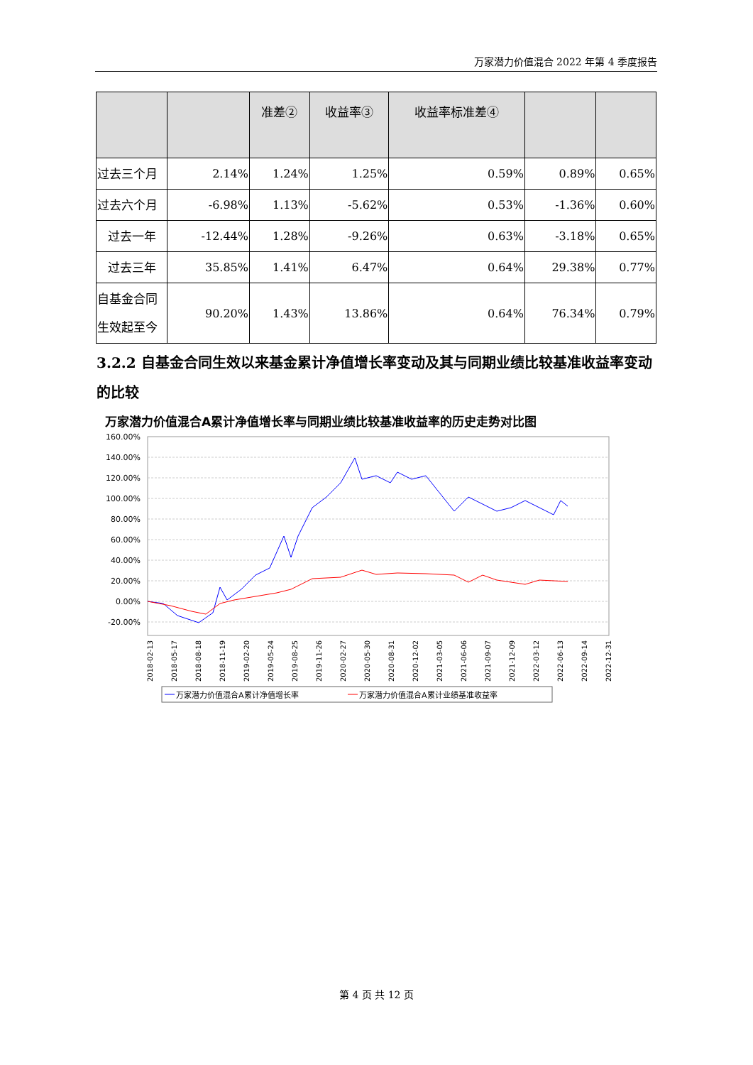万家潜力价值混合 2022 年第 4 季度报告
| | | 准差② | 收益率③ | 收益率标准差④ | | |
| --- | --- | --- | --- | --- | --- | --- |
| 过去三个月 | 2.14% | 1.24% | 1.25% | 0.59% | 0.89% | 0.65% |
| 过去六个月 | -6.98% | 1.13% | -5.62% | 0.53% | -1.36% | 0.60% |
| 过去一年 | -12.44% | 1.28% | -9.26% | 0.63% | -3.18% | 0.65% |
| 过去三年 | 35.85% | 1.41% | 6.47% | 0.64% | 29.38% | 0.77% |
| 自基金合同生效起至今 | 90.20% | 1.43% | 13.86% | 0.64% | 76.34% | 0.79% |
3.2.2 自基金合同生效以来基金累计净值增长率变动及其与同期业绩比较基准收益率变动的比较
万家潜力价值混合A累计净值增长率与同期业绩比较基准收益率的历史走势对比图
160.00%
140.00%
120.00%
100.00%
80.00%
60.00%
40.00%
20.00%
0.00%
-20.00%
2018-02-13
2018-05-17
2018-08-18
2018-11-19
2019-02-20
2019-05-24
2019-08-25
2019-11-26
2020-02-27
2020-05-30
2020-08-31
2020-12-02
2021-03-05
2021-06-06
2021-09-07
2021-12-09
2022-03-12
2022-06-13
2022-09-14
2022-12-31
万家潜力价值混合A累计净值增长率
万家潜力价值混合A累计业绩基准收益率
第 4 页 共 12 页